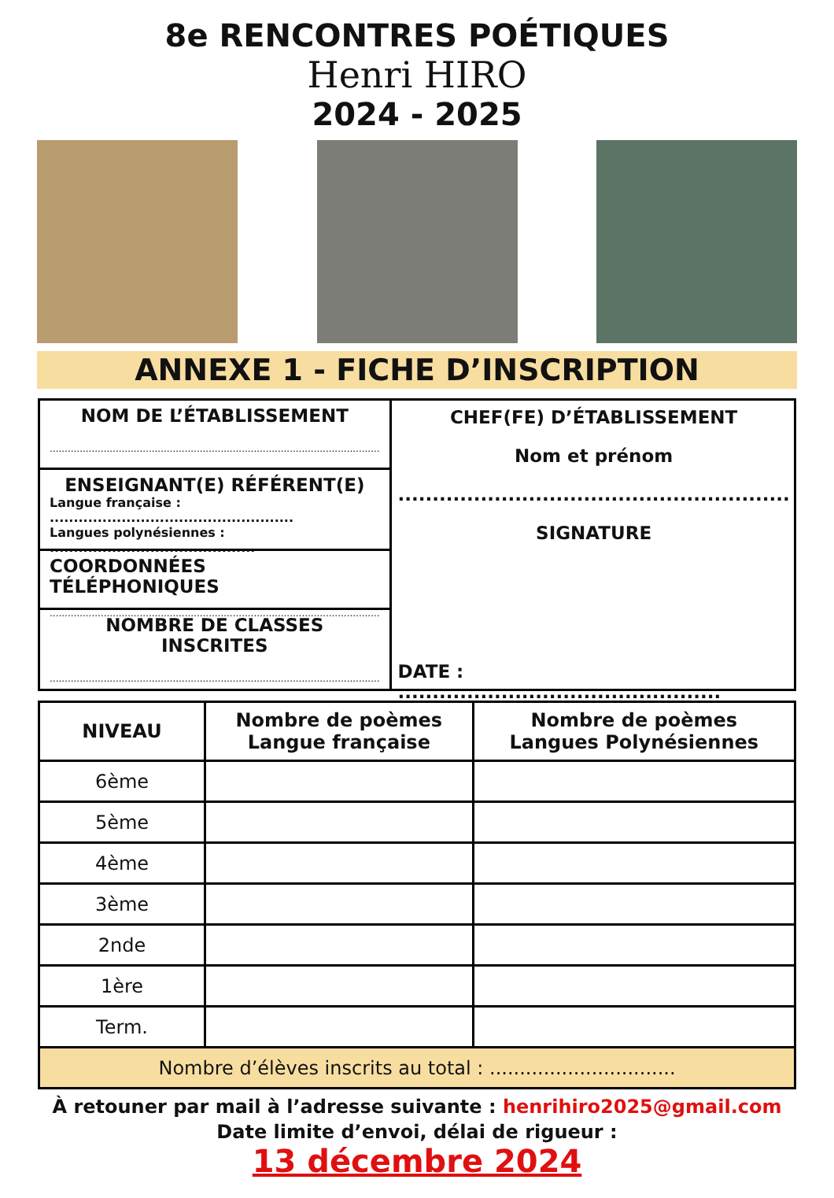8e RENCONTRES POÉTIQUES
Henri HIRO
2024 - 2025
ANNEXE 1 - FICHE D’INSCRIPTION
NOM DE L’ÉTABLISSEMENT
..............................................................................................................
ENSEIGNANT(E) RÉFÉRENT(E)
Langue française : ...................................................
Langues polynésiennes : ...........................................
COORDONNÉES TÉLÉPHONIQUES
..............................................................................................................
NOMBRE DE CLASSES INSCRITES
..............................................................................................................
CHEF(FE) D’ÉTABLISSEMENT
Nom et prénom
.........................................................
SIGNATURE
DATE : ...............................................
| NIVEAU | Nombre de poèmes Langue française | Nombre de poèmes Langues Polynésiennes |
| --- | --- | --- |
| 6ème | | |
| 5ème | | |
| 4ème | | |
| 3ème | | |
| 2nde | | |
| 1ère | | |
| Term. | | |
| Nombre d’élèves inscrits au total : ............................... | | |
À retouner par mail à l’adresse suivante : henrihiro2025@gmail.com
Date limite d’envoi, délai de rigueur :
13 décembre 2024